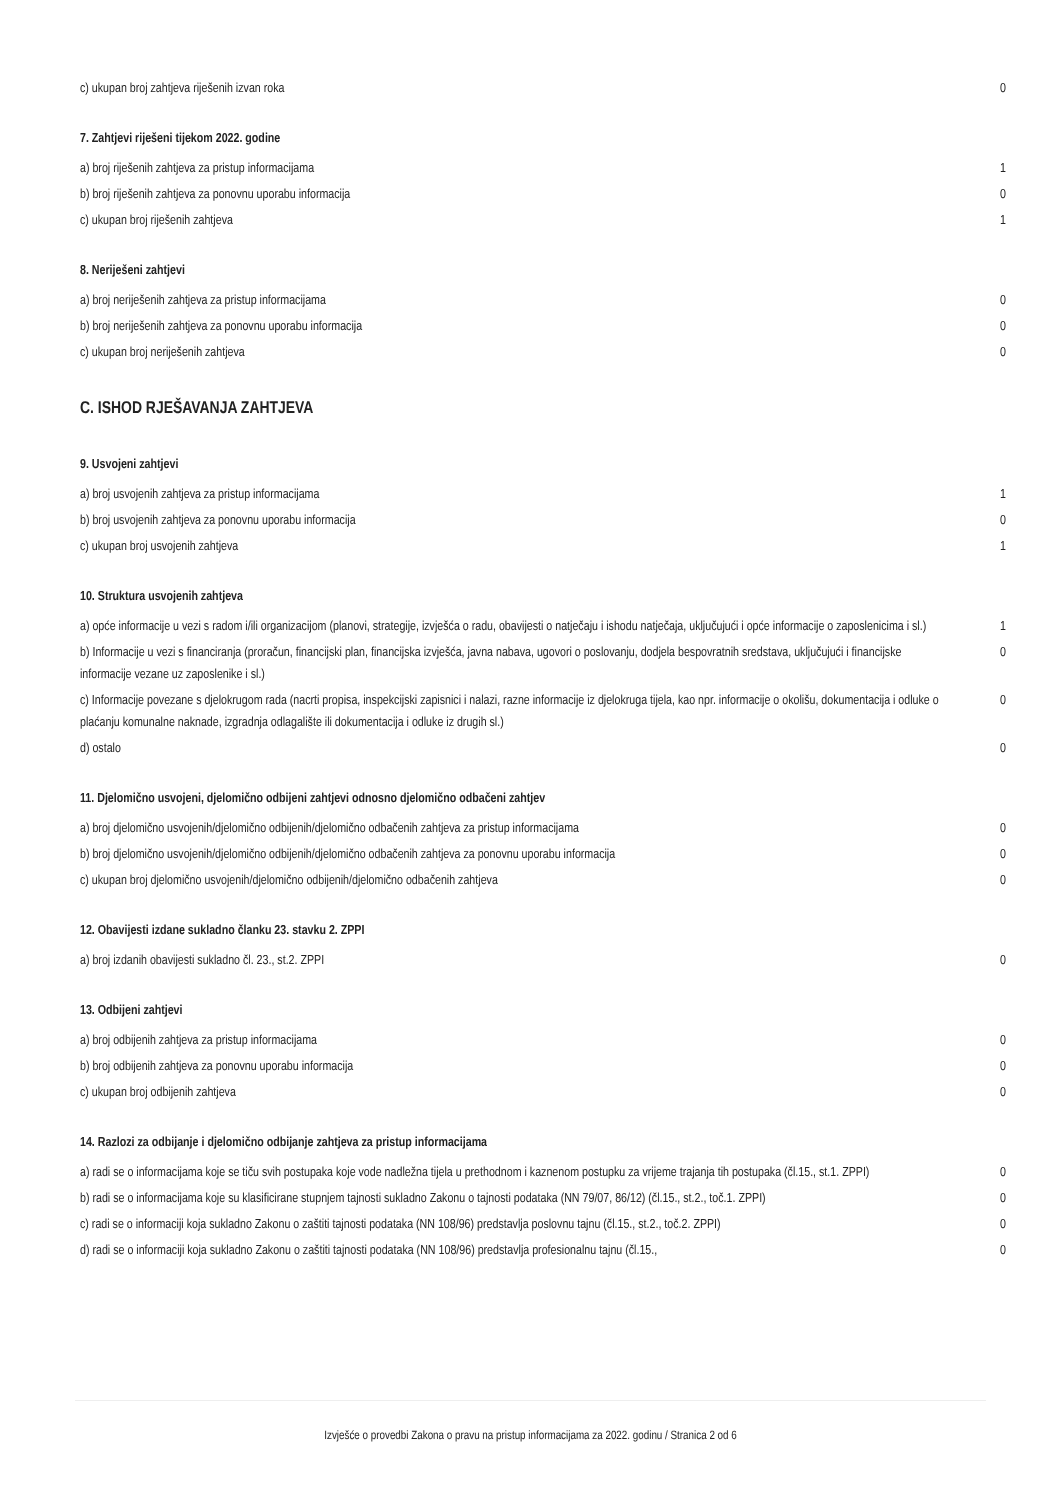| c) ukupan broj zahtjeva riješenih izvan roka | 0 |
7. Zahtjevi riješeni tijekom 2022. godine
| a) broj riješenih zahtjeva za pristup informacijama | 1 |
| b) broj riješenih zahtjeva za ponovnu uporabu informacija | 0 |
| c) ukupan broj riješenih zahtjeva | 1 |
8. Neriješeni zahtjevi
| a) broj neriješenih zahtjeva za pristup informacijama | 0 |
| b) broj neriješenih zahtjeva za ponovnu uporabu informacija | 0 |
| c) ukupan broj neriješenih zahtjeva | 0 |
C. ISHOD RJEŠAVANJA ZAHTJEVA
9. Usvojeni zahtjevi
| a) broj usvojenih zahtjeva za pristup informacijama | 1 |
| b) broj usvojenih zahtjeva za ponovnu uporabu informacija | 0 |
| c) ukupan broj usvojenih zahtjeva | 1 |
10. Struktura usvojenih zahtjeva
| a) opće informacije u vezi s radom i/ili organizacijom (planovi, strategije, izvješća o radu, obavijesti o natječaju i ishodu natječaja, uključujući i opće informacije o zaposlenicima i sl.) | 1 |
| b) Informacije u vezi s financiranja (proračun, financijski plan, financijska izvješća, javna nabava, ugovori o poslovanju, dodjela bespovratnih sredstava, uključujući i financijske informacije vezane uz zaposlenike i sl.) | 0 |
| c) Informacije povezane s djelokrugom rada (nacrti propisa, inspekcijski zapisnici i nalazi, razne informacije iz djelokruga tijela, kao npr. informacije o okolišu, dokumentacija i odluke o plaćanju komunalne naknade, izgradnja odlagalište ili dokumentacija i odluke iz drugih sl.) | 0 |
| d) ostalo | 0 |
11. Djelomično usvojeni, djelomično odbijeni zahtjevi odnosno djelomično odbačeni zahtjev
| a) broj djelomično usvojenih/djelomično odbijenih/djelomično odbačenih zahtjeva za pristup informacijama | 0 |
| b) broj djelomično usvojenih/djelomično odbijenih/djelomično odbačenih zahtjeva za ponovnu uporabu informacija | 0 |
| c) ukupan broj djelomično usvojenih/djelomično odbijenih/djelomično odbačenih zahtjeva | 0 |
12. Obavijesti izdane sukladno članku 23. stavku 2. ZPPI
| a) broj izdanih obavijesti sukladno čl. 23., st.2. ZPPI | 0 |
13. Odbijeni zahtjevi
| a) broj odbijenih zahtjeva za pristup informacijama | 0 |
| b) broj odbijenih zahtjeva za ponovnu uporabu informacija | 0 |
| c) ukupan broj odbijenih zahtjeva | 0 |
14. Razlozi za odbijanje i djelomično odbijanje zahtjeva za pristup informacijama
| a) radi se o informacijama koje se tiču svih postupaka koje vode nadležna tijela u prethodnom i kaznenom postupku za vrijeme trajanja tih postupaka (čl.15., st.1. ZPPI) | 0 |
| b) radi se o informacijama koje su klasificirane stupnjem tajnosti sukladno Zakonu o tajnosti podataka (NN 79/07, 86/12) (čl.15., st.2., toč.1. ZPPI) | 0 |
| c) radi se o informaciji koja sukladno Zakonu o zaštiti tajnosti podataka (NN 108/96) predstavlja poslovnu tajnu (čl.15., st.2., toč.2. ZPPI) | 0 |
| d) radi se o informaciji koja sukladno Zakonu o zaštiti tajnosti podataka (NN 108/96) predstavlja profesionalnu tajnu (čl.15., | 0 |
Izvješće o provedbi Zakona o pravu na pristup informacijama za 2022. godinu / Stranica 2 od 6